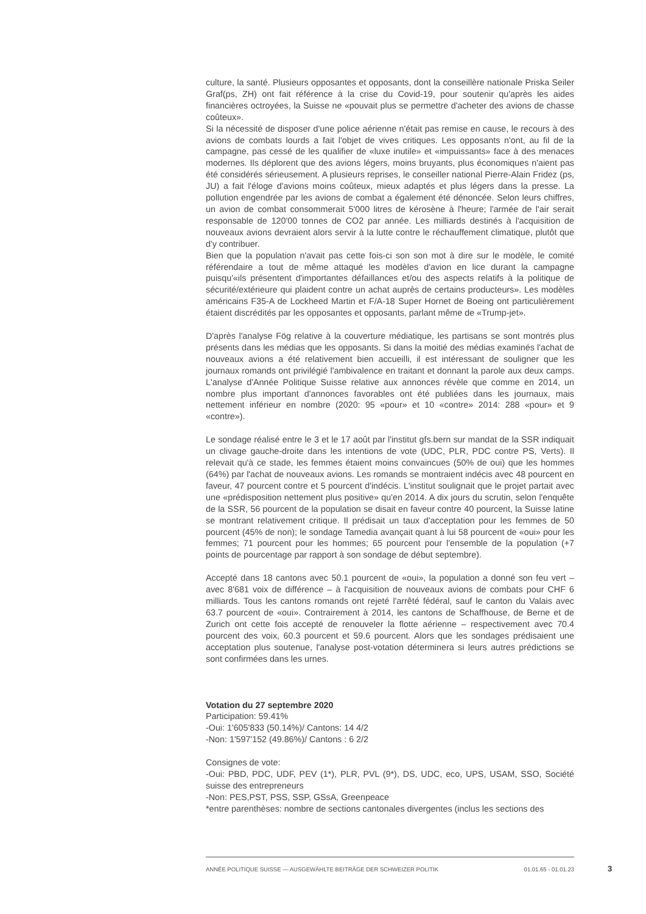culture, la santé. Plusieurs opposantes et opposants, dont la conseillère nationale Priska Seiler Graf(ps, ZH) ont fait référence à la crise du Covid-19, pour soutenir qu'après les aides financières octroyées, la Suisse ne «pouvait plus se permettre d'acheter des avions de chasse coûteux».
Si la nécessité de disposer d'une police aérienne n'était pas remise en cause, le recours à des avions de combats lourds a fait l'objet de vives critiques. Les opposants n'ont, au fil de la campagne, pas cessé de les qualifier de «luxe inutile» et «impuissants» face à des menaces modernes. Ils déplorent que des avions légers, moins bruyants, plus économiques n'aient pas été considérés sérieusement. A plusieurs reprises, le conseiller national Pierre-Alain Fridez (ps, JU) a fait l'éloge d'avions moins coûteux, mieux adaptés et plus légers dans la presse. La pollution engendrée par les avions de combat a également été dénoncée. Selon leurs chiffres, un avion de combat consommerait 5'000 litres de kérosène à l'heure; l'armée de l'air serait responsable de 120'00 tonnes de CO2 par année. Les milliards destinés à l'acquisition de nouveaux avions devraient alors servir à la lutte contre le réchauffement climatique, plutôt que d'y contribuer.
Bien que la population n'avait pas cette fois-ci son son mot à dire sur le modèle, le comité référendaire a tout de même attaqué les modèles d'avion en lice durant la campagne puisqu'«ils présentent d'importantes défaillances et/ou des aspects relatifs à la politique de sécurité/extérieure qui plaident contre un achat auprès de certains producteurs». Les modèles américains F35-A de Lockheed Martin et F/A-18 Super Hornet de Boeing ont particulièrement étaient discrédités par les opposantes et opposants, parlant même de «Trump-jet».
D'après l'analyse Fög relative à la couverture médiatique, les partisans se sont montrés plus présents dans les médias que les opposants. Si dans la moitié des médias examinés l'achat de nouveaux avions a été relativement bien accueilli, il est intéressant de souligner que les journaux romands ont privilégié l'ambivalence en traitant et donnant la parole aux deux camps. L'analyse d'Année Politique Suisse relative aux annonces révèle que comme en 2014, un nombre plus important d'annonces favorables ont été publiées dans les journaux, mais nettement inférieur en nombre (2020: 95 «pour» et 10 «contre» 2014: 288 «pour» et 9 «contre»).
Le sondage réalisé entre le 3 et le 17 août par l'institut gfs.bern sur mandat de la SSR indiquait un clivage gauche-droite dans les intentions de vote (UDC, PLR, PDC contre PS, Verts). Il relevait qu'à ce stade, les femmes étaient moins convaincues (50% de oui) que les hommes (64%) par l'achat de nouveaux avions. Les romands se montraient indécis avec 48 pourcent en faveur, 47 pourcent contre et 5 pourcent d'indécis. L'institut soulignait que le projet partait avec une «prédisposition nettement plus positive» qu'en 2014. A dix jours du scrutin, selon l'enquête de la SSR, 56 pourcent de la population se disait en faveur contre 40 pourcent, la Suisse latine se montrant relativement critique. Il prédisait un taux d'acceptation pour les femmes de 50 pourcent (45% de non); le sondage Tamedia avançait quant à lui 58 pourcent de «oui» pour les femmes; 71 pourcent pour les hommes; 65 pourcent pour l'ensemble de la population (+7 points de pourcentage par rapport à son sondage de début septembre).
Accepté dans 18 cantons avec 50.1 pourcent de «oui», la population a donné son feu vert – avec 8'681 voix de différence – à l'acquisition de nouveaux avions de combats pour CHF 6 milliards. Tous les cantons romands ont rejeté l'arrêté fédéral, sauf le canton du Valais avec 63.7 pourcent de «oui». Contrairement à 2014, les cantons de Schaffhouse, de Berne et de Zurich ont cette fois accepté de renouveler la flotte aérienne – respectivement avec 70.4 pourcent des voix, 60.3 pourcent et 59.6 pourcent. Alors que les sondages prédisaient une acceptation plus soutenue, l'analyse post-votation déterminera si leurs autres prédictions se sont confirmées dans les urnes.
Votation du 27 septembre 2020
Participation: 59.41%
-Oui: 1'605'833 (50.14%)/ Cantons: 14 4/2
-Non: 1'597'152 (49.86%)/ Cantons : 6 2/2
Consignes de vote:
-Oui: PBD, PDC, UDF, PEV (1*), PLR, PVL (9*), DS, UDC, eco, UPS, USAM, SSO, Société suisse des entrepreneurs
-Non: PES,PST, PSS, SSP, GSsA, Greenpeace
*entre parenthèses: nombre de sections cantonales divergentes (inclus les sections des
ANNÉE POLITIQUE SUISSE — AUSGEWÄHLTE BEITRÄGE DER SCHWEIZER POLITIK 01.01.65 - 01.01.23
3